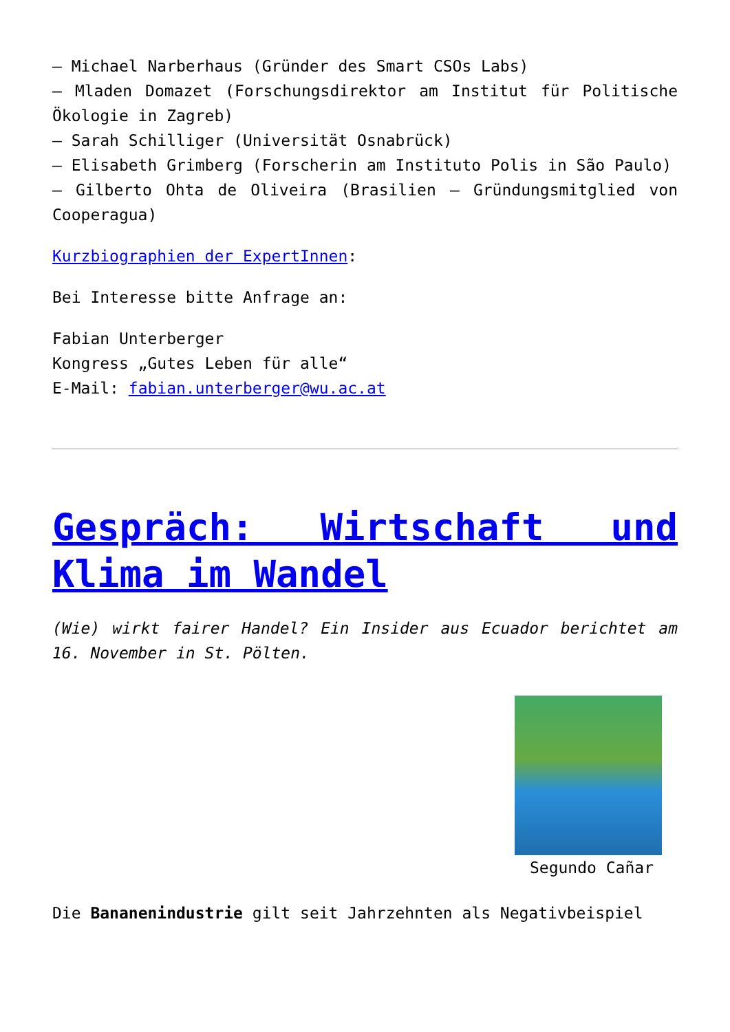– Michael Narberhaus (Gründer des Smart CSOs Labs)
– Mladen Domazet (Forschungsdirektor am Institut für Politische Ökologie in Zagreb)
– Sarah Schilliger (Universität Osnabrück)
– Elisabeth Grimberg (Forscherin am Instituto Polis in São Paulo)
– Gilberto Ohta de Oliveira (Brasilien – Gründungsmitglied von Cooperagua)
Kurzbiographien der ExpertInnen:
Bei Interesse bitte Anfrage an:
Fabian Unterberger
Kongress „Gutes Leben für alle“
E-Mail: fabian.unterberger@wu.ac.at
Gespräch: Wirtschaft und Klima im Wandel
(Wie) wirkt fairer Handel? Ein Insider aus Ecuador berichtet am 16. November in St. Pölten.
Segundo Cañar
Die Bananenindustrie gilt seit Jahrzehnten als Negativbeispiel